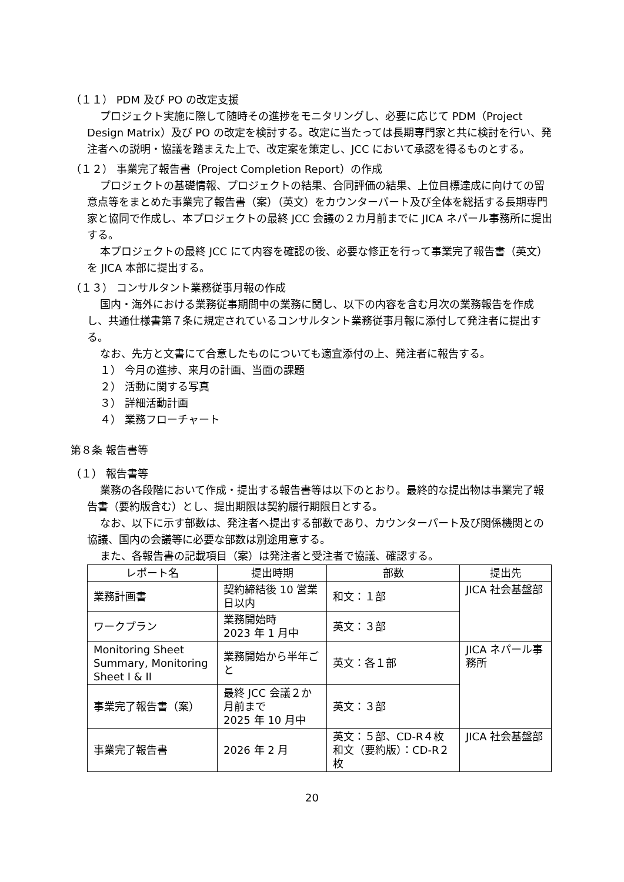（１１） PDM 及び PO の改定支援
プロジェクト実施に際して随時その進捗をモニタリングし、必要に応じて PDM（Project Design Matrix）及び PO の改定を検討する。改定に当たっては長期専門家と共に検討を行い、発注者への説明・協議を踏まえた上で、改定案を策定し、JCC において承認を得るものとする。
（１２） 事業完了報告書（Project Completion Report）の作成
プロジェクトの基礎情報、プロジェクトの結果、合同評価の結果、上位目標達成に向けての留意点等をまとめた事業完了報告書（案）（英文）をカウンターパート及び全体を総括する長期専門家と協同で作成し、本プロジェクトの最終 JCC 会議の２カ月前までに JICA ネパール事務所に提出する。
本プロジェクトの最終 JCC にて内容を確認の後、必要な修正を行って事業完了報告書（英文）を JICA 本部に提出する。
（１３） コンサルタント業務従事月報の作成
国内・海外における業務従事期間中の業務に関し、以下の内容を含む月次の業務報告を作成し、共通仕様書第７条に規定されているコンサルタント業務従事月報に添付して発注者に提出する。
なお、先方と文書にて合意したものについても適宜添付の上、発注者に報告する。
１） 今月の進捗、来月の計画、当面の課題
２） 活動に関する写真
３） 詳細活動計画
４） 業務フローチャート
第８条 報告書等
（１） 報告書等
業務の各段階において作成・提出する報告書等は以下のとおり。最終的な提出物は事業完了報告書（要約版含む）とし、提出期限は契約履行期限日とする。
なお、以下に示す部数は、発注者へ提出する部数であり、カウンターパート及び関係機関との協議、国内の会議等に必要な部数は別途用意する。
また、各報告書の記載項目（案）は発注者と受注者で協議、確認する。
| レポート名 | 提出時期 | 部数 | 提出先 |
| --- | --- | --- | --- |
| 業務計画書 | 契約締結後 10 営業日以内 | 和文：１部 | JICA 社会基盤部 |
| ワークプラン | 業務開始時 2023 年 1 月中 | 英文：３部 | |
| Monitoring Sheet Summary, Monitoring Sheet I & II | 業務開始から半年ごと | 英文：各１部 | JICA ネパール事務所 |
| 事業完了報告書（案） | 最終 JCC 会議２か月前まで 2025 年 10 月中 | 英文：３部 | |
| 事業完了報告書 | 2026 年 2 月 | 英文：５部、CD-R４枚 和文（要約版）：CD-R２枚 | JICA 社会基盤部 |
20